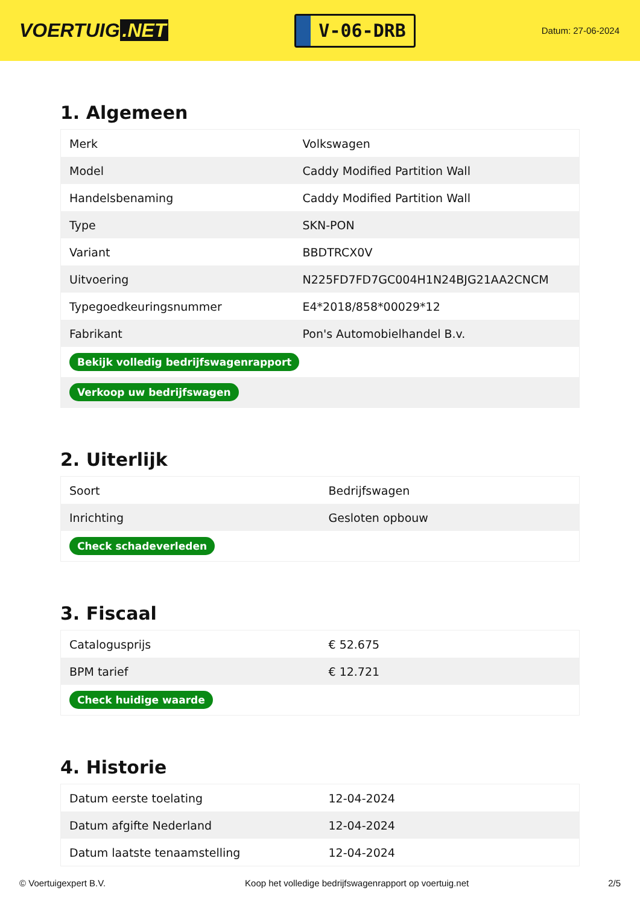VOERTUIG.NET
V-06-DRB
Datum: 27-06-2024
1. Algemeen
| Merk | Volkswagen |
| Model | Caddy Modified Partition Wall |
| Handelsbenaming | Caddy Modified Partition Wall |
| Type | SKN-PON |
| Variant | BBDTRCX0V |
| Uitvoering | N225FD7FD7GC004H1N24BJG21AA2CNCM |
| Typegoedkeuringsnummer | E4*2018/858*00029*12 |
| Fabrikant | Pon's Automobielhandel B.v. |
| Bekijk volledig bedrijfswagenrapport | |
| Verkoop uw bedrijfswagen | |
2. Uiterlijk
| Soort | Bedrijfswagen |
| Inrichting | Gesloten opbouw |
| Check schadeverleden | |
3. Fiscaal
| Catalogusprijs | € 52.675 |
| BPM tarief | € 12.721 |
| Check huidige waarde | |
4. Historie
| Datum eerste toelating | 12-04-2024 |
| Datum afgifte Nederland | 12-04-2024 |
| Datum laatste tenaamstelling | 12-04-2024 |
© Voertuigexpert B.V. Koop het volledige bedrijfswagenrapport op voertuig.net 2/5